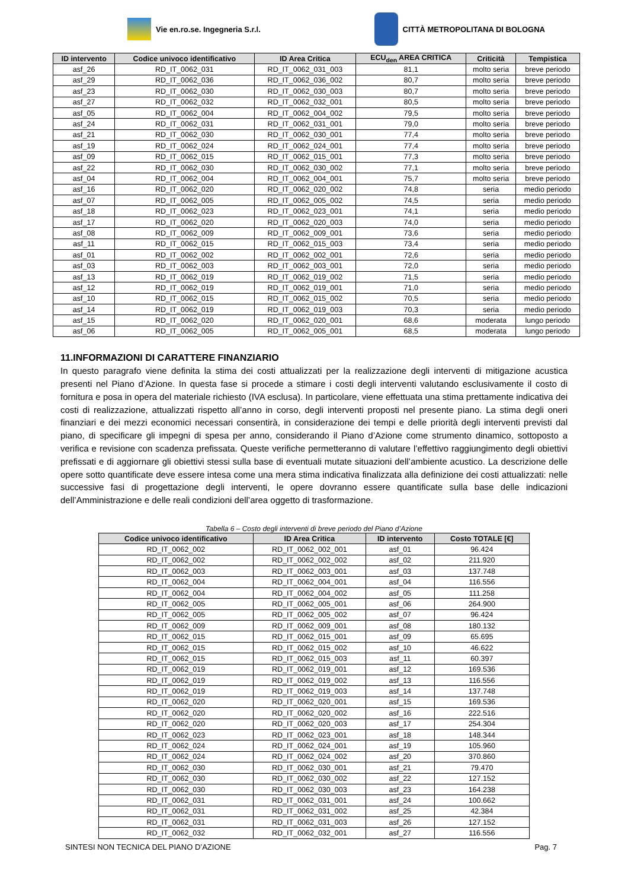Vie en.ro.se. Ingegneria S.r.l.
CITTÀ METROPOLITANA DI BOLOGNA
| ID intervento | Codice univoco identificativo | ID Area Critica | ECU<sub>den</sub> AREA CRITICA | Criticità | Tempistica |
| --- | --- | --- | --- | --- | --- |
| asf_26 | RD_IT_0062_031 | RD_IT_0062_031_003 | 81,1 | molto seria | breve periodo |
| asf_29 | RD_IT_0062_036 | RD_IT_0062_036_002 | 80,7 | molto seria | breve periodo |
| asf_23 | RD_IT_0062_030 | RD_IT_0062_030_003 | 80,7 | molto seria | breve periodo |
| asf_27 | RD_IT_0062_032 | RD_IT_0062_032_001 | 80,5 | molto seria | breve periodo |
| asf_05 | RD_IT_0062_004 | RD_IT_0062_004_002 | 79,5 | molto seria | breve periodo |
| asf_24 | RD_IT_0062_031 | RD_IT_0062_031_001 | 79,0 | molto seria | breve periodo |
| asf_21 | RD_IT_0062_030 | RD_IT_0062_030_001 | 77,4 | molto seria | breve periodo |
| asf_19 | RD_IT_0062_024 | RD_IT_0062_024_001 | 77,4 | molto seria | breve periodo |
| asf_09 | RD_IT_0062_015 | RD_IT_0062_015_001 | 77,3 | molto seria | breve periodo |
| asf_22 | RD_IT_0062_030 | RD_IT_0062_030_002 | 77,1 | molto seria | breve periodo |
| asf_04 | RD_IT_0062_004 | RD_IT_0062_004_001 | 75,7 | molto seria | breve periodo |
| asf_16 | RD_IT_0062_020 | RD_IT_0062_020_002 | 74,8 | seria | medio periodo |
| asf_07 | RD_IT_0062_005 | RD_IT_0062_005_002 | 74,5 | seria | medio periodo |
| asf_18 | RD_IT_0062_023 | RD_IT_0062_023_001 | 74,1 | seria | medio periodo |
| asf_17 | RD_IT_0062_020 | RD_IT_0062_020_003 | 74,0 | seria | medio periodo |
| asf_08 | RD_IT_0062_009 | RD_IT_0062_009_001 | 73,6 | seria | medio periodo |
| asf_11 | RD_IT_0062_015 | RD_IT_0062_015_003 | 73,4 | seria | medio periodo |
| asf_01 | RD_IT_0062_002 | RD_IT_0062_002_001 | 72,6 | seria | medio periodo |
| asf_03 | RD_IT_0062_003 | RD_IT_0062_003_001 | 72,0 | seria | medio periodo |
| asf_13 | RD_IT_0062_019 | RD_IT_0062_019_002 | 71,5 | seria | medio periodo |
| asf_12 | RD_IT_0062_019 | RD_IT_0062_019_001 | 71,0 | seria | medio periodo |
| asf_10 | RD_IT_0062_015 | RD_IT_0062_015_002 | 70,5 | seria | medio periodo |
| asf_14 | RD_IT_0062_019 | RD_IT_0062_019_003 | 70,3 | seria | medio periodo |
| asf_15 | RD_IT_0062_020 | RD_IT_0062_020_001 | 68,6 | moderata | lungo periodo |
| asf_06 | RD_IT_0062_005 | RD_IT_0062_005_001 | 68,5 | moderata | lungo periodo |
11.INFORMAZIONI DI CARATTERE FINANZIARIO
In questo paragrafo viene definita la stima dei costi attualizzati per la realizzazione degli interventi di mitigazione acustica presenti nel Piano d’Azione. In questa fase si procede a stimare i costi degli interventi valutando esclusivamente il costo di fornitura e posa in opera del materiale richiesto (IVA esclusa). In particolare, viene effettuata una stima prettamente indicativa dei costi di realizzazione, attualizzati rispetto all’anno in corso, degli interventi proposti nel presente piano. La stima degli oneri finanziari e dei mezzi economici necessari consentirà, in considerazione dei tempi e delle priorità degli interventi previsti dal piano, di specificare gli impegni di spesa per anno, considerando il Piano d’Azione come strumento dinamico, sottoposto a verifica e revisione con scadenza prefissata. Queste verifiche permetteranno di valutare l’effettivo raggiungimento degli obiettivi prefissati e di aggiornare gli obiettivi stessi sulla base di eventuali mutate situazioni dell’ambiente acustico. La descrizione delle opere sotto quantificate deve essere intesa come una mera stima indicativa finalizzata alla definizione dei costi attualizzati: nelle successive fasi di progettazione degli interventi, le opere dovranno essere quantificate sulla base delle indicazioni dell’Amministrazione e delle reali condizioni dell’area oggetto di trasformazione.
Tabella 6 – Costo degli interventi di breve periodo del Piano d’Azione
| Codice univoco identificativo | ID Area Critica | ID intervento | Costo TOTALE [€] |
| --- | --- | --- | --- |
| RD_IT_0062_002 | RD_IT_0062_002_001 | asf_01 | 96.424 |
| RD_IT_0062_002 | RD_IT_0062_002_002 | asf_02 | 211.920 |
| RD_IT_0062_003 | RD_IT_0062_003_001 | asf_03 | 137.748 |
| RD_IT_0062_004 | RD_IT_0062_004_001 | asf_04 | 116.556 |
| RD_IT_0062_004 | RD_IT_0062_004_002 | asf_05 | 111.258 |
| RD_IT_0062_005 | RD_IT_0062_005_001 | asf_06 | 264.900 |
| RD_IT_0062_005 | RD_IT_0062_005_002 | asf_07 | 96.424 |
| RD_IT_0062_009 | RD_IT_0062_009_001 | asf_08 | 180.132 |
| RD_IT_0062_015 | RD_IT_0062_015_001 | asf_09 | 65.695 |
| RD_IT_0062_015 | RD_IT_0062_015_002 | asf_10 | 46.622 |
| RD_IT_0062_015 | RD_IT_0062_015_003 | asf_11 | 60.397 |
| RD_IT_0062_019 | RD_IT_0062_019_001 | asf_12 | 169.536 |
| RD_IT_0062_019 | RD_IT_0062_019_002 | asf_13 | 116.556 |
| RD_IT_0062_019 | RD_IT_0062_019_003 | asf_14 | 137.748 |
| RD_IT_0062_020 | RD_IT_0062_020_001 | asf_15 | 169.536 |
| RD_IT_0062_020 | RD_IT_0062_020_002 | asf_16 | 222.516 |
| RD_IT_0062_020 | RD_IT_0062_020_003 | asf_17 | 254.304 |
| RD_IT_0062_023 | RD_IT_0062_023_001 | asf_18 | 148.344 |
| RD_IT_0062_024 | RD_IT_0062_024_001 | asf_19 | 105.960 |
| RD_IT_0062_024 | RD_IT_0062_024_002 | asf_20 | 370.860 |
| RD_IT_0062_030 | RD_IT_0062_030_001 | asf_21 | 79.470 |
| RD_IT_0062_030 | RD_IT_0062_030_002 | asf_22 | 127.152 |
| RD_IT_0062_030 | RD_IT_0062_030_003 | asf_23 | 164.238 |
| RD_IT_0062_031 | RD_IT_0062_031_001 | asf_24 | 100.662 |
| RD_IT_0062_031 | RD_IT_0062_031_002 | asf_25 | 42.384 |
| RD_IT_0062_031 | RD_IT_0062_031_003 | asf_26 | 127.152 |
| RD_IT_0062_032 | RD_IT_0062_032_001 | asf_27 | 116.556 |
SINTESI NON TECNICA DEL PIANO D’AZIONE Pag. 7